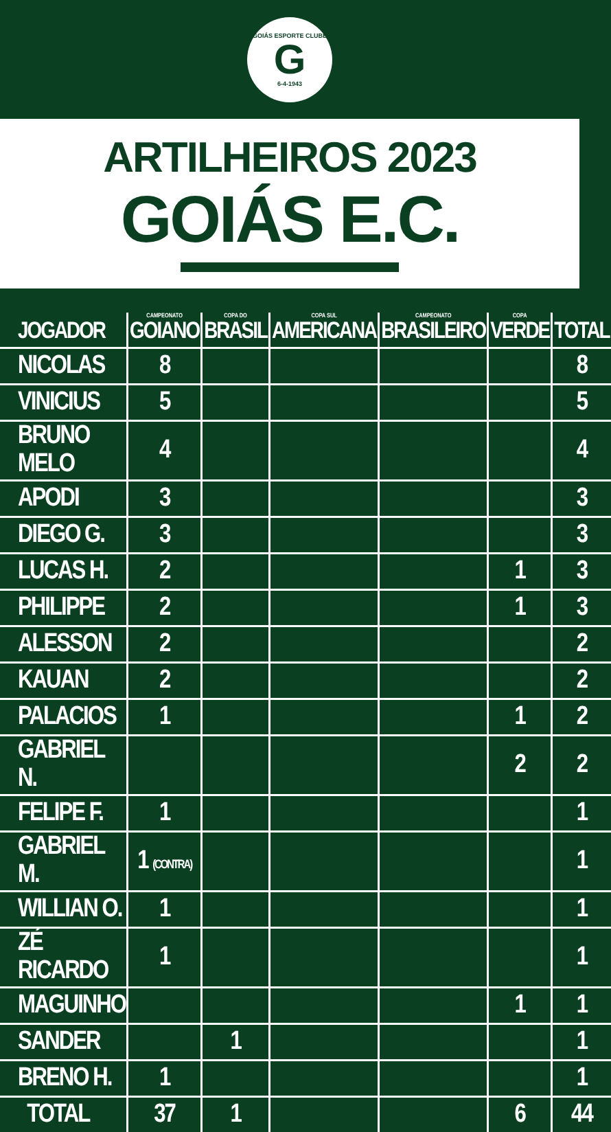GOIÁS ESPORTE CLUBE
G
6-4-1943
ARTILHEIROS 2023
GOIÁS E.C.
| JOGADOR | CAMPEONATO GOIANO | COPA DO BRASIL | COPA SUL AMERICANA | CAMPEONATO BRASILEIRO | COPA VERDE | TOTAL |
| --- | --- | --- | --- | --- | --- | --- |
| NICOLAS | 8 | | | | | 8 |
| VINICIUS | 5 | | | | | 5 |
| BRUNO MELO | 4 | | | | | 4 |
| APODI | 3 | | | | | 3 |
| DIEGO G. | 3 | | | | | 3 |
| LUCAS H. | 2 | | | | 1 | 3 |
| PHILIPPE | 2 | | | | 1 | 3 |
| ALESSON | 2 | | | | | 2 |
| KAUAN | 2 | | | | | 2 |
| PALACIOS | 1 | | | | 1 | 2 |
| GABRIEL N. | | | | | 2 | 2 |
| FELIPE F. | 1 | | | | | 1 |
| GABRIEL M. | 1 (CONTRA) | | | | | 1 |
| WILLIAN O. | 1 | | | | | 1 |
| ZÉ RICARDO | 1 | | | | | 1 |
| MAGUINHO | | | | | 1 | 1 |
| SANDER | | 1 | | | | 1 |
| BRENO H. | 1 | | | | | 1 |
| TOTAL | 37 | 1 | | | 6 | 44 |